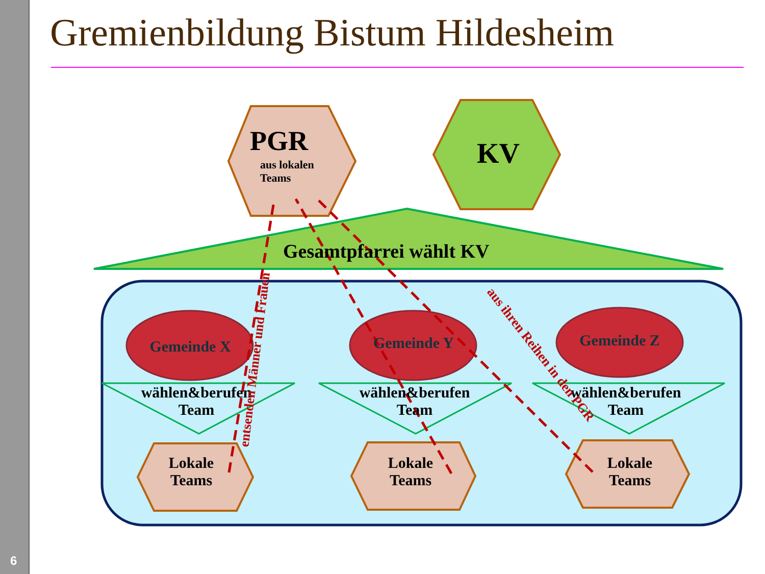6
Gremienbildung Bistum Hildesheim
PGR
aus lokalen
Teams
KV
Gesamtpfarrei wählt KV
Gemeinde X Gemeinde Y Gemeinde Z
wählen&berufen
Team
wählen&berufen
Team
wählen&berufen
Team
Lokale
Teams
Lokale
Teams
Lokale
Teams
entsenden Männer und Frauen
aus ihren Reihen in den PGR